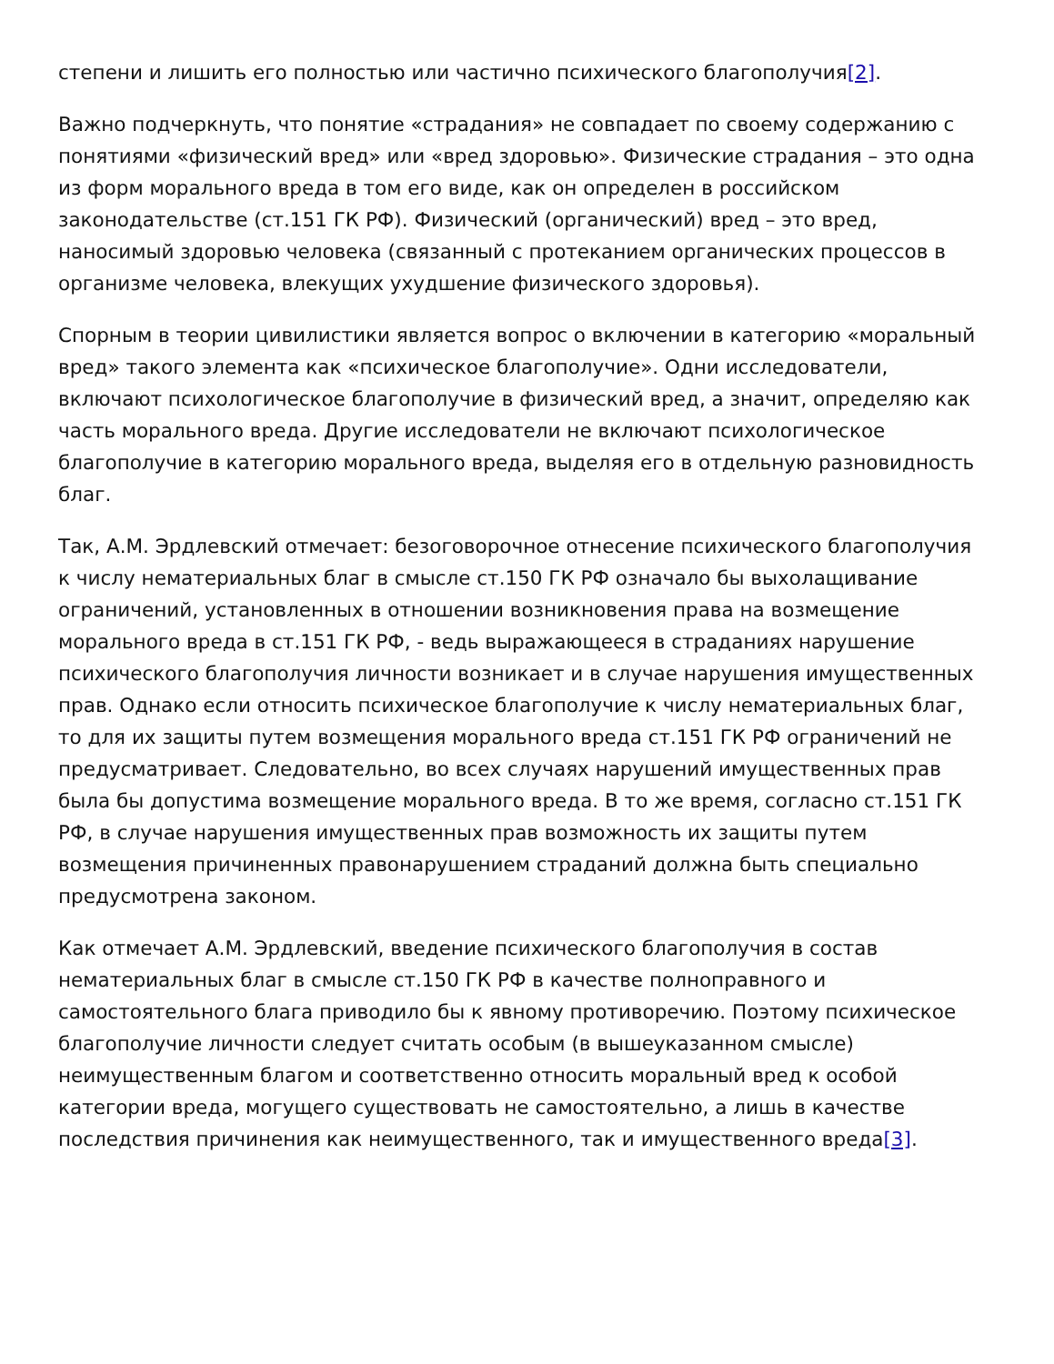степени и лишить его полностью или частично психического благополучия[2].
Важно подчеркнуть, что понятие «страдания» не совпадает по своему содержанию с понятиями «физический вред» или «вред здоровью». Физические страдания – это одна из форм морального вреда в том его виде, как он определен в российском законодательстве (ст.151 ГК РФ). Физический (органический) вред – это вред, наносимый здоровью человека (связанный с протеканием органических процессов в организме человека, влекущих ухудшение физического здоровья).
Спорным в теории цивилистики является вопрос о включении в категорию «моральный вред» такого элемента как «психическое благополучие». Одни исследователи, включают психологическое благополучие в физический вред, а значит, определяю как часть морального вреда. Другие исследователи не включают психологическое благополучие в категорию морального вреда, выделяя его в отдельную разновидность благ.
Так, А.М. Эрдлевский отмечает: безоговорочное отнесение психического благополучия к числу нематериальных благ в смысле ст.150 ГК РФ означало бы выхолащивание ограничений, установленных в отношении возникновения права на возмещение морального вреда в ст.151 ГК РФ, - ведь выражающееся в страданиях нарушение психического благополучия личности возникает и в случае нарушения имущественных прав. Однако если относить психическое благополучие к числу нематериальных благ, то для их защиты путем возмещения морального вреда ст.151 ГК РФ ограничений не предусматривает. Следовательно, во всех случаях нарушений имущественных прав была бы допустима возмещение морального вреда. В то же время, согласно ст.151 ГК РФ, в случае нарушения имущественных прав возможность их защиты путем возмещения причиненных правонарушением страданий должна быть специально предусмотрена законом.
Как отмечает А.М. Эрдлевский, введение психического благополучия в состав нематериальных благ в смысле ст.150 ГК РФ в качестве полноправного и самостоятельного блага приводило бы к явному противоречию. Поэтому психическое благополучие личности следует считать особым (в вышеуказанном смысле) неимущественным благом и соответственно относить моральный вред к особой категории вреда, могущего существовать не самостоятельно, а лишь в качестве последствия причинения как неимущественного, так и имущественного вреда[3].